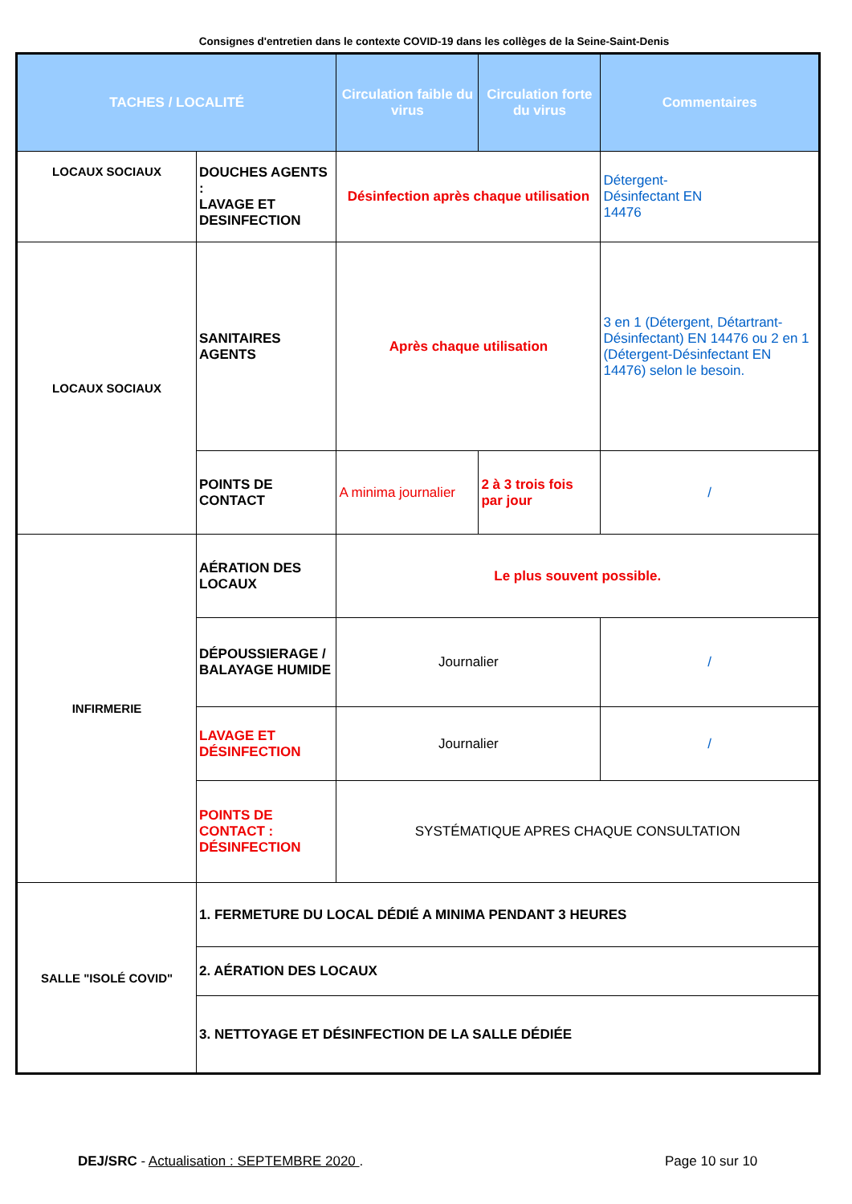Consignes d'entretien dans le contexte COVID-19 dans les collèges de la Seine-Saint-Denis
| TACHES / LOCALITÉ | | Circulation faible du virus | Circulation forte du virus | Commentaires |
| --- | --- | --- | --- | --- |
| LOCAUX SOCIAUX | DOUCHES AGENTS : LAVAGE ET DESINFECTION | Désinfection après chaque utilisation | | Détergent- Désinfectant EN 14476 |
| LOCAUX SOCIAUX | SANITAIRES AGENTS | Après chaque utilisation | | 3 en 1 (Détergent, Détartrant-Désinfectant) EN 14476 ou 2 en 1 (Détergent-Désinfectant EN 14476) selon le besoin. |
| | POINTS DE CONTACT | A minima journalier | 2 à 3 trois fois par jour | / |
| INFIRMERIE | AÉRATION DES LOCAUX | Le plus souvent possible. | | |
| | DÉPOUSSIERAGE / BALAYAGE HUMIDE | Journalier | | / |
| | LAVAGE ET DÉSINFECTION | Journalier | | / |
| | POINTS DE CONTACT : DÉSINFECTION | SYSTÉMATIQUE APRES CHAQUE CONSULTATION | | |
| SALLE "ISOLÉ COVID" | 1. FERMETURE DU LOCAL DÉDIÉ A MINIMA PENDANT 3 HEURES | | | |
| | 2. AÉRATION DES LOCAUX | | | |
| | 3. NETTOYAGE ET DÉSINFECTION DE LA SALLE DÉDIÉE | | | |
DEJ/SRC - Actualisation : SEPTEMBRE 2020 .
Page 10 sur 10